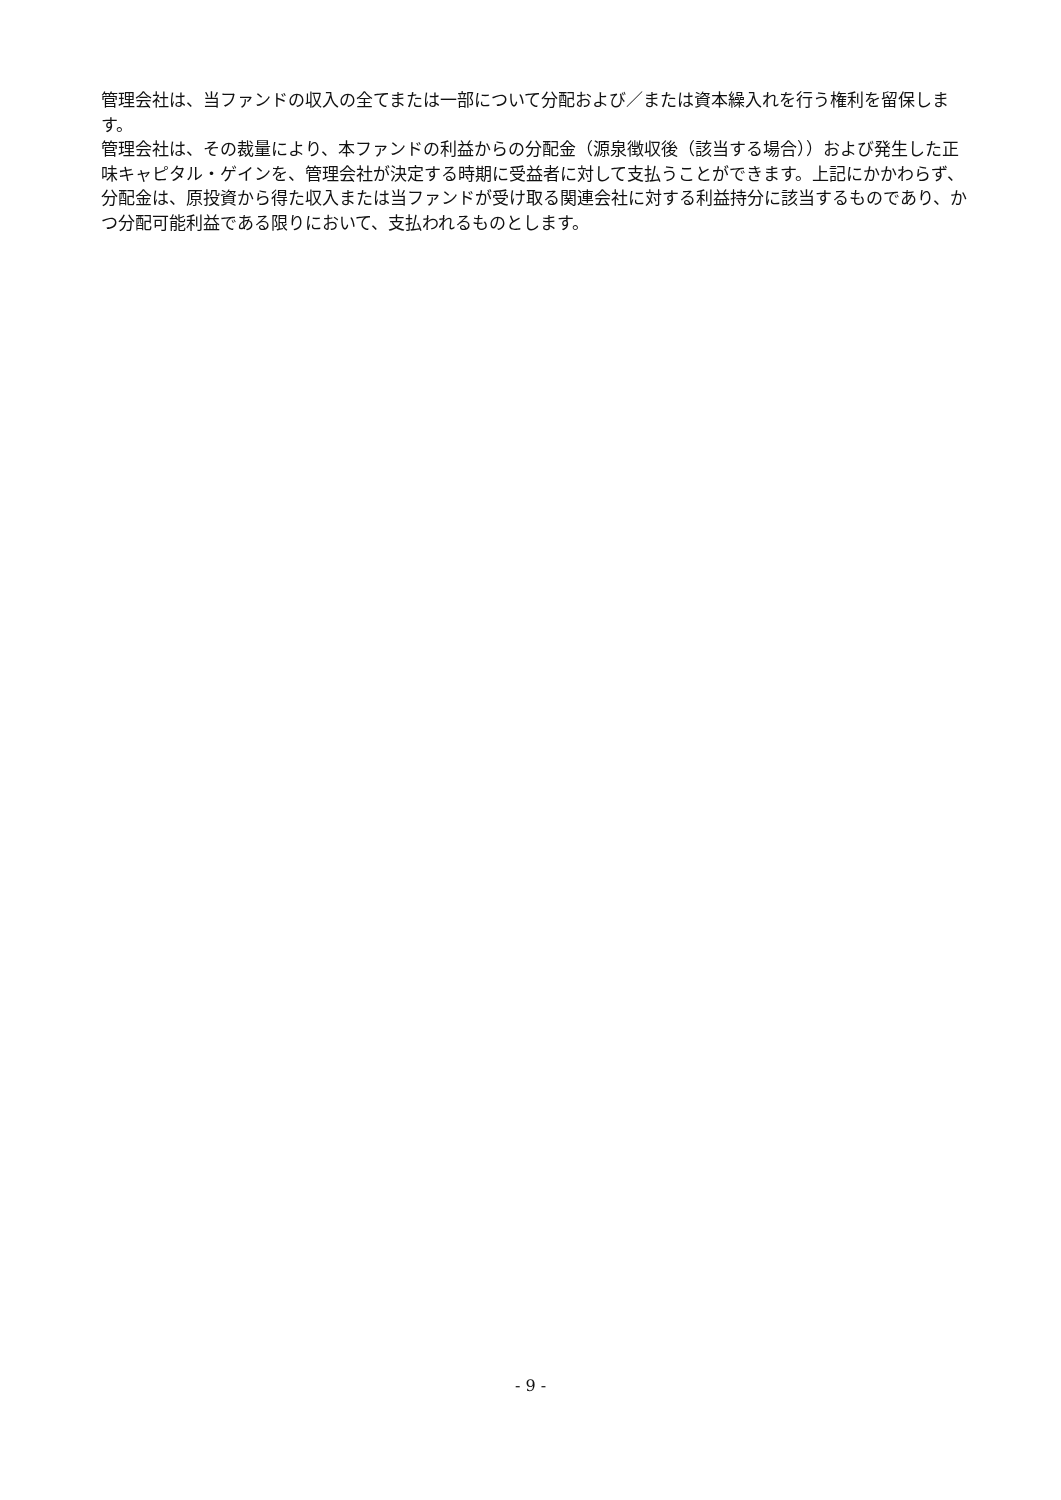管理会社は、当ファンドの収入の全てまたは一部について分配および／または資本繰入れを行う権利を留保します。
管理会社は、その裁量により、本ファンドの利益からの分配金（源泉徴収後（該当する場合））および発生した正味キャピタル・ゲインを、管理会社が決定する時期に受益者に対して支払うことができます。上記にかかわらず、分配金は、原投資から得た収入または当ファンドが受け取る関連会社に対する利益持分に該当するものであり、かつ分配可能利益である限りにおいて、支払われるものとします。
- 9 -